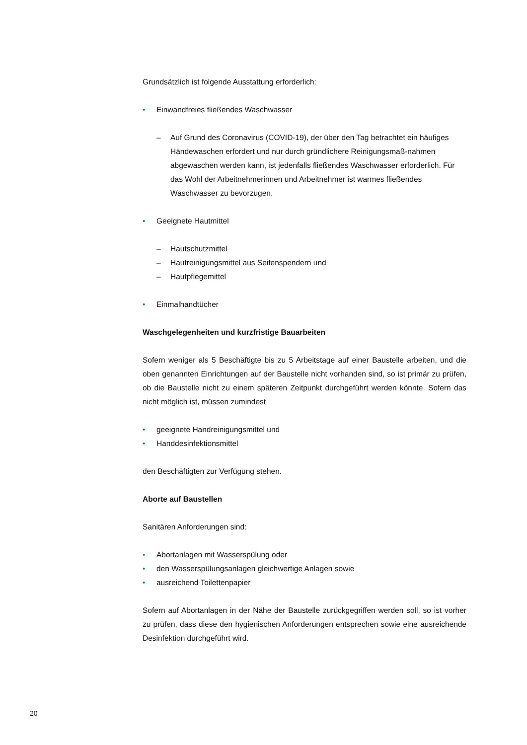Grundsätzlich ist folgende Ausstattung erforderlich:
• Einwandfreies fließendes Waschwasser
– Auf Grund des Coronavirus (COVID-19), der über den Tag betrachtet ein häufiges Händewaschen erfordert und nur durch gründlichere Reinigungsmaß-nahmen abgewaschen werden kann, ist jedenfalls fließendes Waschwasser erforderlich. Für das Wohl der Arbeitnehmerinnen und Arbeitnehmer ist warmes fließendes Waschwasser zu bevorzugen.
• Geeignete Hautmittel
– Hautschutzmittel
– Hautreinigungsmittel aus Seifenspendern und
– Hautpflegemittel
• Einmalhandtücher
Waschgelegenheiten und kurzfristige Bauarbeiten
Sofern weniger als 5 Beschäftigte bis zu 5 Arbeitstage auf einer Baustelle arbeiten, und die oben genannten Einrichtungen auf der Baustelle nicht vorhanden sind, so ist primär zu prüfen, ob die Baustelle nicht zu einem späteren Zeitpunkt durchgeführt werden könnte. Sofern das nicht möglich ist, müssen zumindest
• geeignete Handreinigungsmittel und
• Handdesinfektionsmittel
den Beschäftigten zur Verfügung stehen.
Aborte auf Baustellen
Sanitären Anforderungen sind:
• Abortanlagen mit Wasserspülung oder
• den Wasserspülungsanlagen gleichwertige Anlagen sowie
• ausreichend Toilettenpapier
Sofern auf Abortanlagen in der Nähe der Baustelle zurückgegriffen werden soll, so ist vorher zu prüfen, dass diese den hygienischen Anforderungen entsprechen sowie eine ausreichende Desinfektion durchgeführt wird.
20